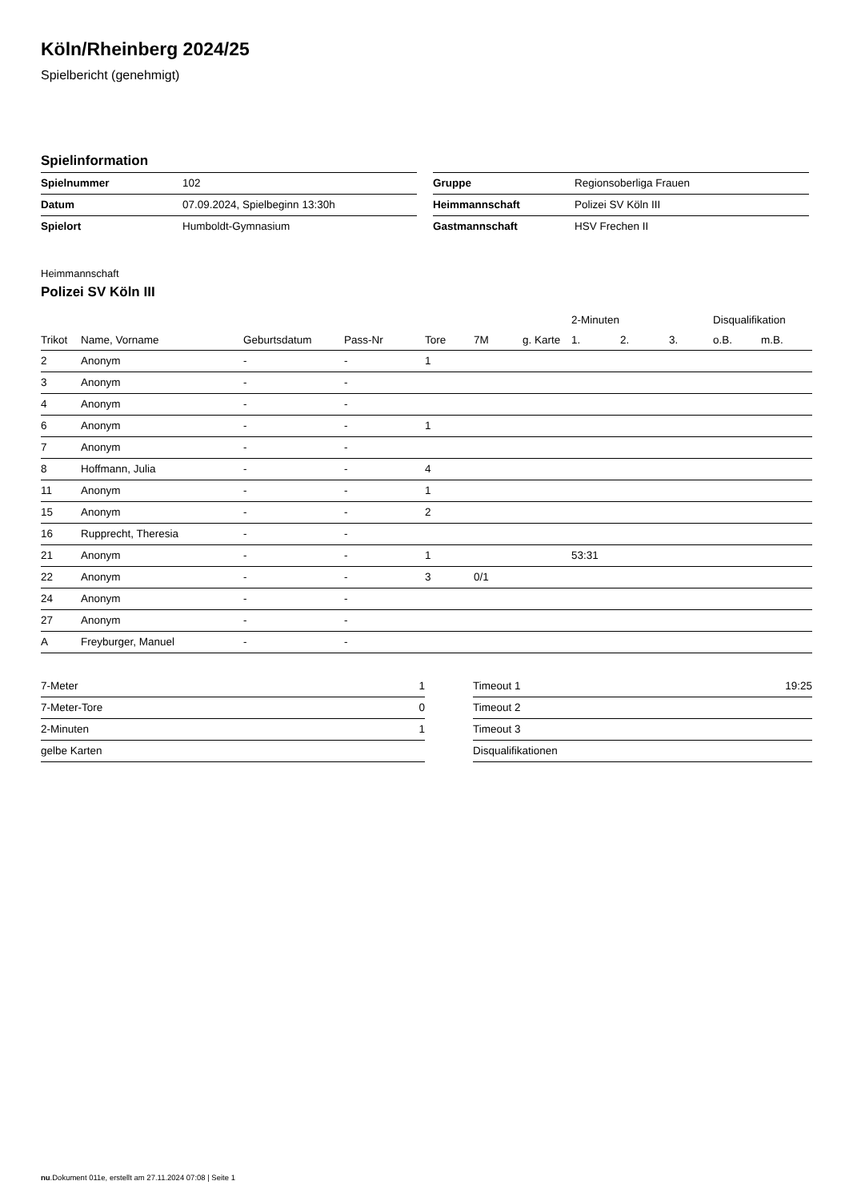Köln/Rheinberg 2024/25
Spielbericht (genehmigt)
Spielinformation
| Spielnummer | 102 |
| Datum | 07.09.2024, Spielbeginn 13:30h |
| Spielort | Humboldt-Gymnasium |
| Gruppe | Regionsoberliga Frauen |
| Heimmannschaft | Polizei SV Köln III |
| Gastmannschaft | HSV Frechen II |
Heimmannschaft
Polizei SV Köln III
| | | | | | | | 2-Minuten | | | Disqualifikation | |
| --- | --- | --- | --- | --- | --- | --- | --- | --- | --- | --- | --- |
| Trikot | Name, Vorname | Geburtsdatum | Pass-Nr | Tore | 7M | g. Karte | 1. | 2. | 3. | o.B. | m.B. |
| 2 | Anonym | - | - | 1 | | | | | | | |
| 3 | Anonym | - | - | | | | | | | | |
| 4 | Anonym | - | - | | | | | | | | |
| 6 | Anonym | - | - | 1 | | | | | | | |
| 7 | Anonym | - | - | | | | | | | | |
| 8 | Hoffmann, Julia | - | - | 4 | | | | | | | |
| 11 | Anonym | - | - | 1 | | | | | | | |
| 15 | Anonym | - | - | 2 | | | | | | | |
| 16 | Rupprecht, Theresia | - | - | | | | | | | | |
| 21 | Anonym | - | - | 1 | | | 53:31 | | | | |
| 22 | Anonym | - | - | 3 | 0/1 | | | | | | |
| 24 | Anonym | - | - | | | | | | | | |
| 27 | Anonym | - | - | | | | | | | | |
| A | Freyburger, Manuel | - | - | | | | | | | | |
| 7-Meter | 1 |
| 7-Meter-Tore | 0 |
| 2-Minuten | 1 |
| gelbe Karten | |
| Timeout 1 | 19:25 |
| Timeout 2 | |
| Timeout 3 | |
| Disqualifikationen | |
nu.Dokument 011e, erstellt am 27.11.2024 07:08 | Seite 1